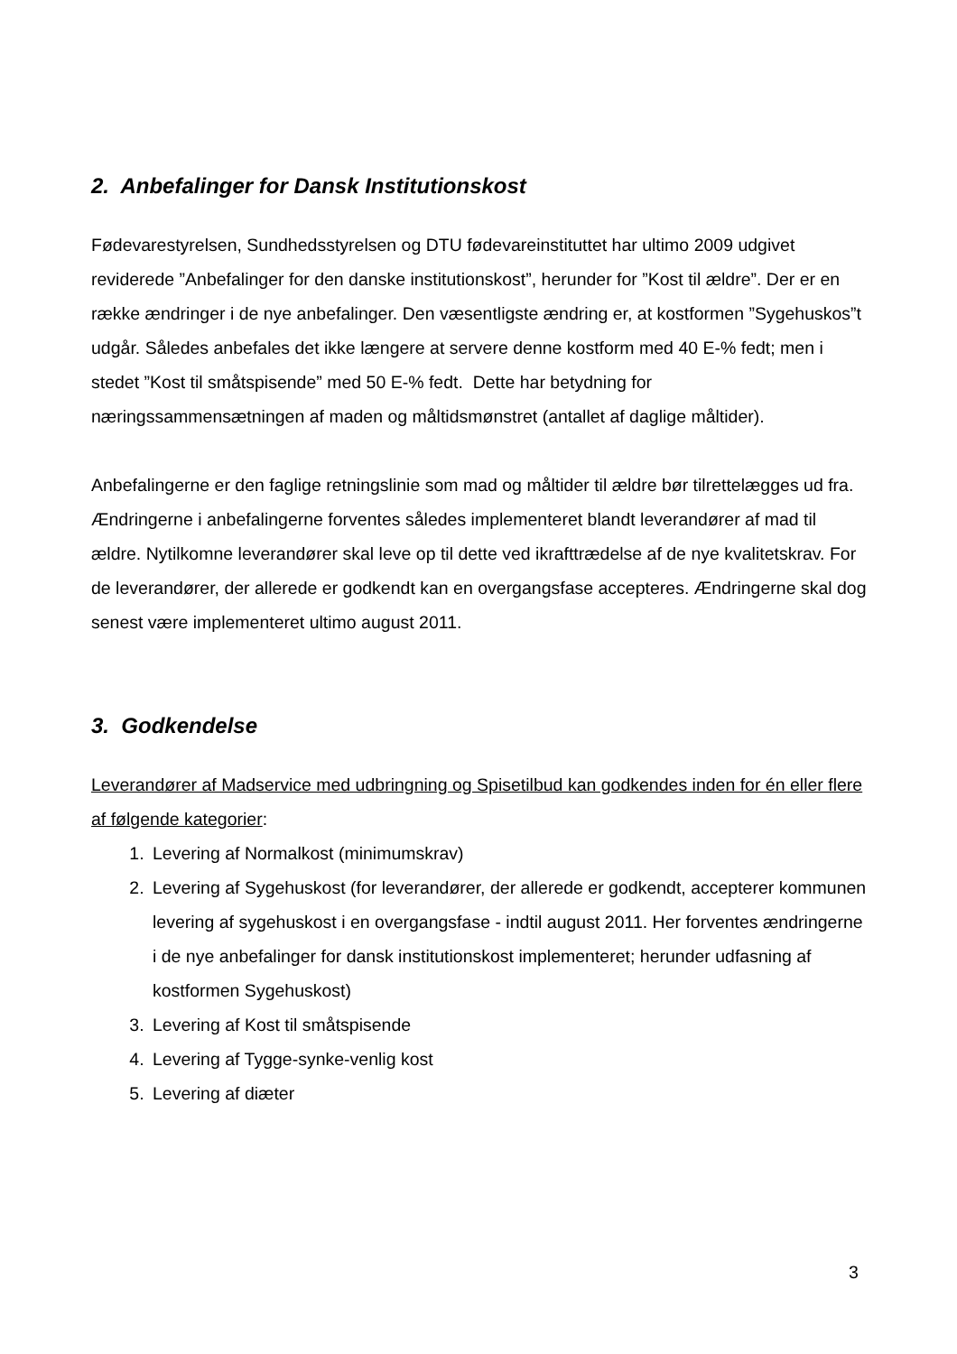2. Anbefalinger for Dansk Institutionskost
Fødevarestyrelsen, Sundhedsstyrelsen og DTU fødevareinstituttet har ultimo 2009 udgivet reviderede ”Anbefalinger for den danske institutionskost”, herunder for ”Kost til ældre”. Der er en række ændringer i de nye anbefalinger. Den væsentligste ændring er, at kostformen ”Sygehuskos”t udgår. Således anbefales det ikke længere at servere denne kostform med 40 E-% fedt; men i stedet ”Kost til småtspisende” med 50 E-% fedt. Dette har betydning for næringssammensætningen af maden og måltidsmønstret (antallet af daglige måltider).
Anbefalingerne er den faglige retningslinie som mad og måltider til ældre bør tilrettelægges ud fra. Ændringerne i anbefalingerne forventes således implementeret blandt leverandører af mad til ældre. Nytilkomne leverandører skal leve op til dette ved ikrafttrædelse af de nye kvalitetskrav. For de leverandører, der allerede er godkendt kan en overgangsfase accepteres. Ændringerne skal dog senest være implementeret ultimo august 2011.
3. Godkendelse
Leverandører af Madservice med udbringning og Spisetilbud kan godkendes inden for én eller flere af følgende kategorier:
1. Levering af Normalkost (minimumskrav)
2. Levering af Sygehuskost (for leverandører, der allerede er godkendt, accepterer kommunen levering af sygehuskost i en overgangsfase - indtil august 2011. Her forventes ændringerne i de nye anbefalinger for dansk institutionskost implementeret; herunder udfasning af kostformen Sygehuskost)
3. Levering af Kost til småtspisende
4. Levering af Tygge-synke-venlig kost
5. Levering af diæter
3